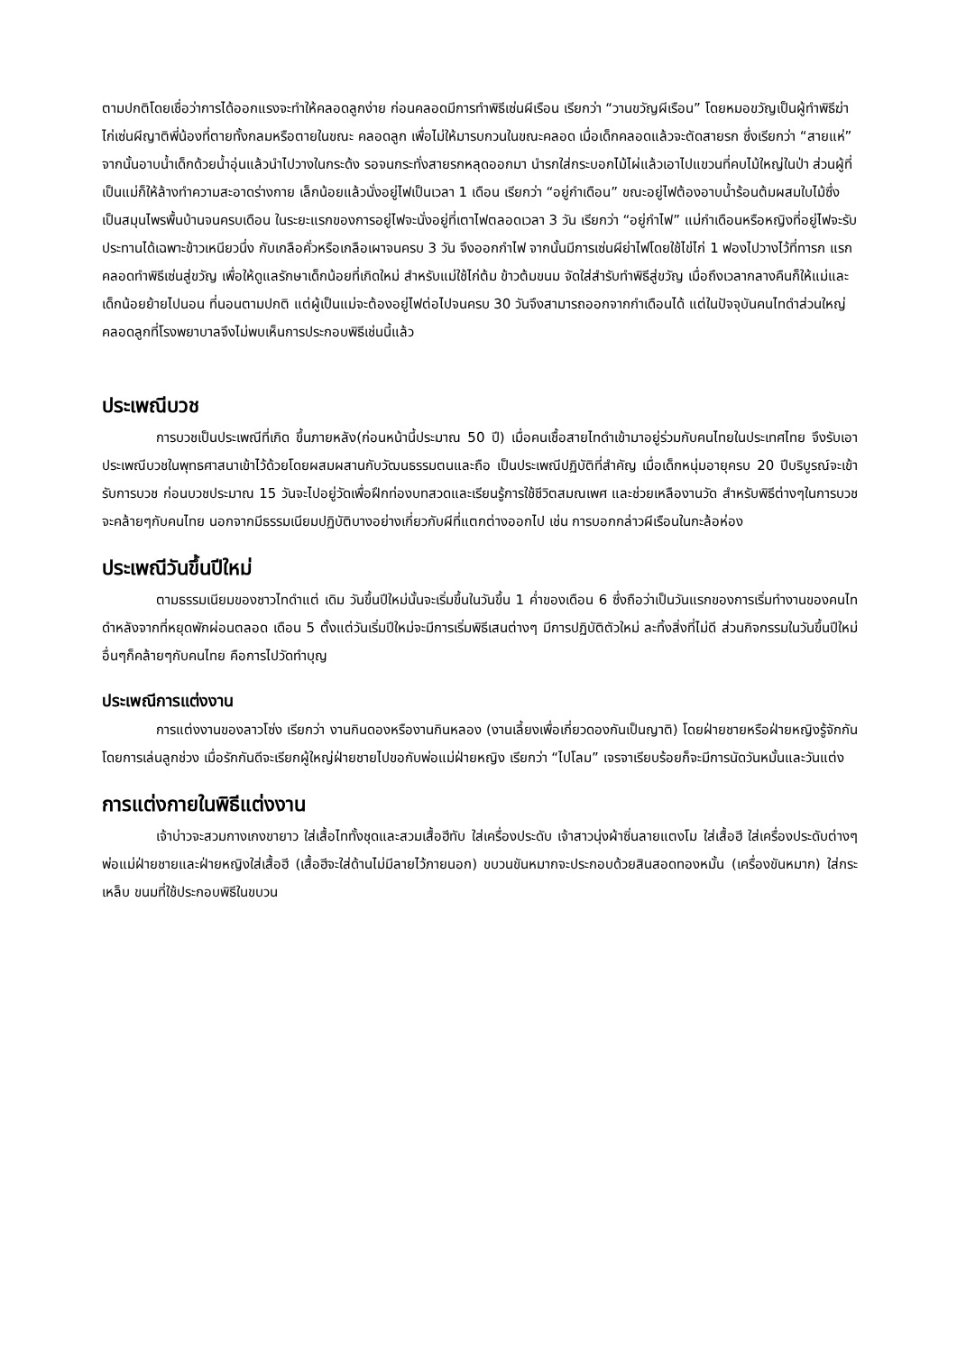ตามปกติโดยเชื่อว่าการได้ออกแรงจะทำให้คลอดลูกง่าย ก่อนคลอดมีการทำพิธีเซ่นผีเรือน เรียกว่า “วานขวัญผีเรือน” โดยหมอขวัญเป็นผู้ทำพิธีฆ่าไก่เซ่นผีญาติพี่น้องที่ตายทั้งกลมหรือตายในขณะ คลอดลูก เพื่อไม่ให้มารบกวนในขณะคลอด เมื่อเด็กคลอดแล้วจะตัดสายรก ซึ่งเรียกว่า “สายแห่” จากนั้นอาบน้ำเด็กด้วยน้ำอุ่นแล้วนำไปวางในกระด้ง รอจนกระทั่งสายรกหลุดออกมา นำรกใส่กระบอกไม้ไผ่แล้วเอาไปแขวนที่คบไม้ใหญ่ในป่า ส่วนผู้ที่เป็นแม่ก็ให้ล้างทำความสะอาดร่างกาย เล็กน้อยแล้วนั่งอยู่ไฟเป็นเวลา 1 เดือน เรียกว่า “อยู่กำเดือน” ขณะอยู่ไฟต้องอาบน้ำร้อนต้มผสมใบไม้ซึ่งเป็นสมุนไพรพื้นบ้านจนครบเดือน ในระยะแรกของการอยู่ไฟจะนั่งอยู่ที่เตาไฟตลอดเวลา 3 วัน เรียกว่า “อยู่กำไฟ” แม่กำเดือนหรือหญิงที่อยู่ไฟจะรับประทานได้เฉพาะข้าวเหนียวนึ่ง กับเกลือคั่วหรือเกลือเผาจนครบ 3 วัน จึงออกกำไฟ จากนั้นมีการเซ่นผีย่าไฟโดยใช้ไข่ไก่ 1 ฟองไปวางไว้ที่ทารก แรกคลอดทำพิธีเซ่นสู่ขวัญ เพื่อให้ดูแลรักษาเด็กน้อยที่เกิดใหม่ สำหรับแม่ใช้ไก่ต้ม ข้าวต้มขนม จัดใส่สำรับทำพิธีสู่ขวัญ เมื่อถึงเวลากลางคืนก็ให้แม่และเด็กน้อยย้ายไปนอน ที่นอนตามปกติ แต่ผู้เป็นแม่จะต้องอยู่ไฟต่อไปจนครบ 30 วันจึงสามารถออกจากกำเดือนได้ แต่ในปัจจุบันคนไทดำส่วนใหญ่คลอดลูกที่โรงพยาบาลจึงไม่พบเห็นการประกอบพิธีเช่นนี้แล้ว
ประเพณีบวช
การบวชเป็นประเพณีที่เกิด ขึ้นภายหลัง(ก่อนหน้านี้ประมาณ 50 ปี) เมื่อคนเชื้อสายไทดำเข้ามาอยู่ร่วมกับคนไทยในประเทศไทย จึงรับเอาประเพณีบวชในพุทธศาสนาเข้าไว้ด้วยโดยผสมผสานกับวัฒนธรรมตนและถือ เป็นประเพณีปฏิบัติที่สำคัญ เมื่อเด็กหนุ่มอายุครบ 20 ปีบริบูรณ์จะเข้ารับการบวช ก่อนบวชประมาณ 15 วันจะไปอยู่วัดเพื่อฝึกท่องบทสวดและเรียนรู้การใช้ชีวิตสมณเพศ และช่วยเหลืองานวัด สำหรับพิธีต่างๆในการบวชจะคล้ายๆกับคนไทย นอกจากมีธรรมเนียมปฏิบัติบางอย่างเกี่ยวกับผีที่แตกต่างออกไป เช่น การบอกกล่าวผีเรือนในกะล้อห่อง
ประเพณีวันขึ้นปีใหม่
ตามธรรมเนียมของชาวไทดำแต่ เดิม วันขึ้นปีใหม่นั้นจะเริ่มขึ้นในวันขึ้น 1 ค่ำของเดือน 6 ซึ่งถือว่าเป็นวันแรกของการเริ่มทำงานของคนไทดำหลังจากที่หยุดพักผ่อนตลอด เดือน 5 ตั้งแต่วันเริ่มปีใหม่จะมีการเริ่มพิธีเสนต่างๆ มีการปฏิบัติตัวใหม่ ละทิ้งสิ่งที่ไม่ดี ส่วนกิจกรรมในวันขึ้นปีใหม่อื่นๆก็คล้ายๆกับคนไทย คือการไปวัดทำบุญ
ประเพณีการแต่งงาน
การแต่งงานของลาวโซ่ง เรียกว่า งานกินดองหรืองานกินหลอง (งานเลี้ยงเพื่อเกี่ยวดองกันเป็นญาติ) โดยฝ่ายชายหรือฝ่ายหญิงรู้จักกัน โดยการเล่นลูกช่วง เมื่อรักกันดีจะเรียกผู้ใหญ่ฝ่ายชายไปขอกับพ่อแม่ฝ่ายหญิง เรียกว่า “ไปโลม” เจรจาเรียบร้อยก็จะมีการนัดวันหมั้นและวันแต่ง
การแต่งกายในพิธีแต่งงาน
เจ้าบ่าวจะสวมกางเกงขายาว ใส่เสื้อไททั้งชุดและสวมเสื้อฮีทับ ใส่เครื่องประดับ เจ้าสาวนุ่งผ้าซิ่นลายแตงโม ใส่เสื้อฮี ใส่เครื่องประดับต่างๆ พ่อแม่ฝ่ายชายและฝ่ายหญิงใส่เสื้อฮี (เสื้อฮีจะใส่ด้านไม่มีลายไว้ภายนอก) ขบวนขันหมากจะประกอบด้วยสินสอดทองหมั้น (เครื่องขันหมาก) ใส่กระเหล็บ ขนมที่ใช้ประกอบพิธีในขบวน